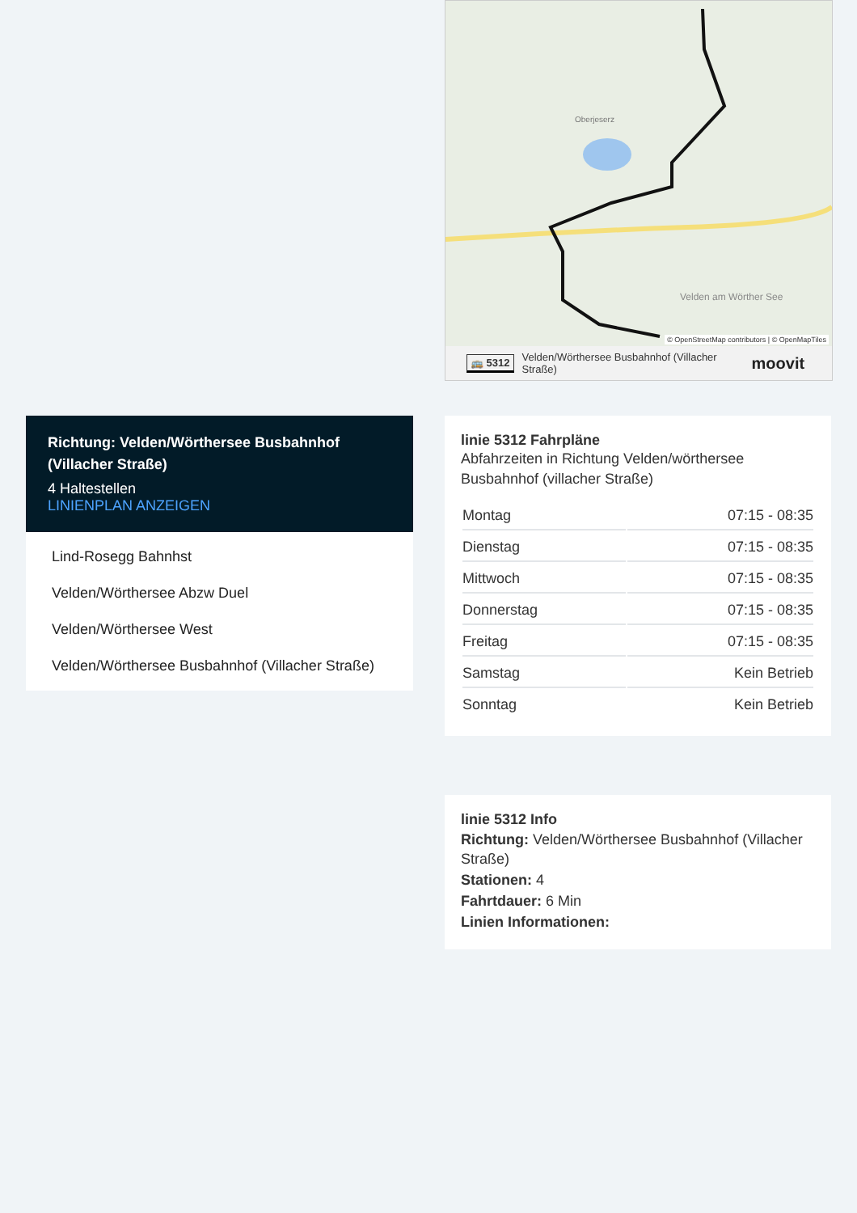Oberjeserz
Velden am Wörther See
© OpenStreetMap contributors | © OpenMapTiles
🚌 5312 Velden/Wörthersee Busbahnhof (Villacher Straße) moovit
Richtung: Velden/Wörthersee Busbahnhof (Villacher Straße)
4 Haltestellen
LINIENPLAN ANZEIGEN
Lind-Rosegg Bahnhst
Velden/Wörthersee Abzw Duel
Velden/Wörthersee West
Velden/Wörthersee Busbahnhof (Villacher Straße)
linie 5312 Fahrpläne
Abfahrzeiten in Richtung Velden/wörthersee Busbahnhof (villacher Straße)
| Montag | 07:15 - 08:35 |
| Dienstag | 07:15 - 08:35 |
| Mittwoch | 07:15 - 08:35 |
| Donnerstag | 07:15 - 08:35 |
| Freitag | 07:15 - 08:35 |
| Samstag | Kein Betrieb |
| Sonntag | Kein Betrieb |
linie 5312 Info
Richtung: Velden/Wörthersee Busbahnhof (Villacher Straße)
Stationen: 4
Fahrtdauer: 6 Min
Linien Informationen: